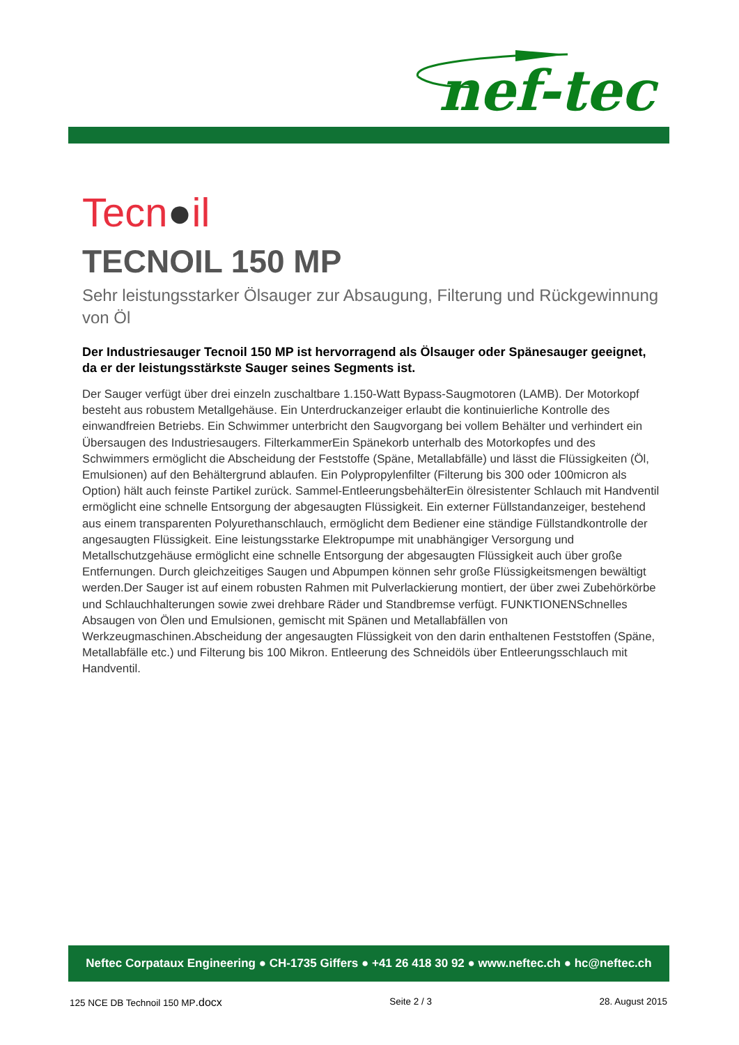nef-tec
Tecn●il
TECNOIL 150 MP
Sehr leistungsstarker Ölsauger zur Absaugung, Filterung und Rückgewinnung von Öl
Der Industriesauger Tecnoil 150 MP ist hervorragend als Ölsauger oder Spänesauger geeignet, da er der leistungsstärkste Sauger seines Segments ist.
Der Sauger verfügt über drei einzeln zuschaltbare 1.150-Watt Bypass-Saugmotoren (LAMB). Der Motorkopf besteht aus robustem Metallgehäuse. Ein Unterdruckanzeiger erlaubt die kontinuierliche Kontrolle des einwandfreien Betriebs. Ein Schwimmer unterbricht den Saugvorgang bei vollem Behälter und verhindert ein Übersaugen des Industriesaugers. FilterkammerEin Spänekorb unterhalb des Motorkopfes und des Schwimmers ermöglicht die Abscheidung der Feststoffe (Späne, Metallabfälle) und lässt die Flüssigkeiten (Öl, Emulsionen) auf den Behältergrund ablaufen. Ein Polypropylenfilter (Filterung bis 300 oder 100micron als Option) hält auch feinste Partikel zurück. Sammel-EntleerungsbehälterEin ölresistenter Schlauch mit Handventil ermöglicht eine schnelle Entsorgung der abgesaugten Flüssigkeit. Ein externer Füllstandanzeiger, bestehend aus einem transparenten Polyurethanschlauch, ermöglicht dem Bediener eine ständige Füllstandkontrolle der angesaugten Flüssigkeit. Eine leistungsstarke Elektropumpe mit unabhängiger Versorgung und Metallschutzgehäuse ermöglicht eine schnelle Entsorgung der abgesaugten Flüssigkeit auch über große Entfernungen. Durch gleichzeitiges Saugen und Abpumpen können sehr große Flüssigkeitsmengen bewältigt werden.Der Sauger ist auf einem robusten Rahmen mit Pulverlackierung montiert, der über zwei Zubehörkörbe und Schlauchhalterungen sowie zwei drehbare Räder und Standbremse verfügt. FUNKTIONENSchnelles Absaugen von Ölen und Emulsionen, gemischt mit Spänen und Metallabfällen von Werkzeugmaschinen.Abscheidung der angesaugten Flüssigkeit von den darin enthaltenen Feststoffen (Späne, Metallabfälle etc.) und Filterung bis 100 Mikron. Entleerung des Schneidöls über Entleerungsschlauch mit Handventil.
Neftec Corpataux Engineering ● CH-1735 Giffers ● +41 26 418 30 92 ● www.neftec.ch ● hc@neftec.ch
125 NCE DB Technoil 150 MP.docx Seite 2 / 3 28. August 2015